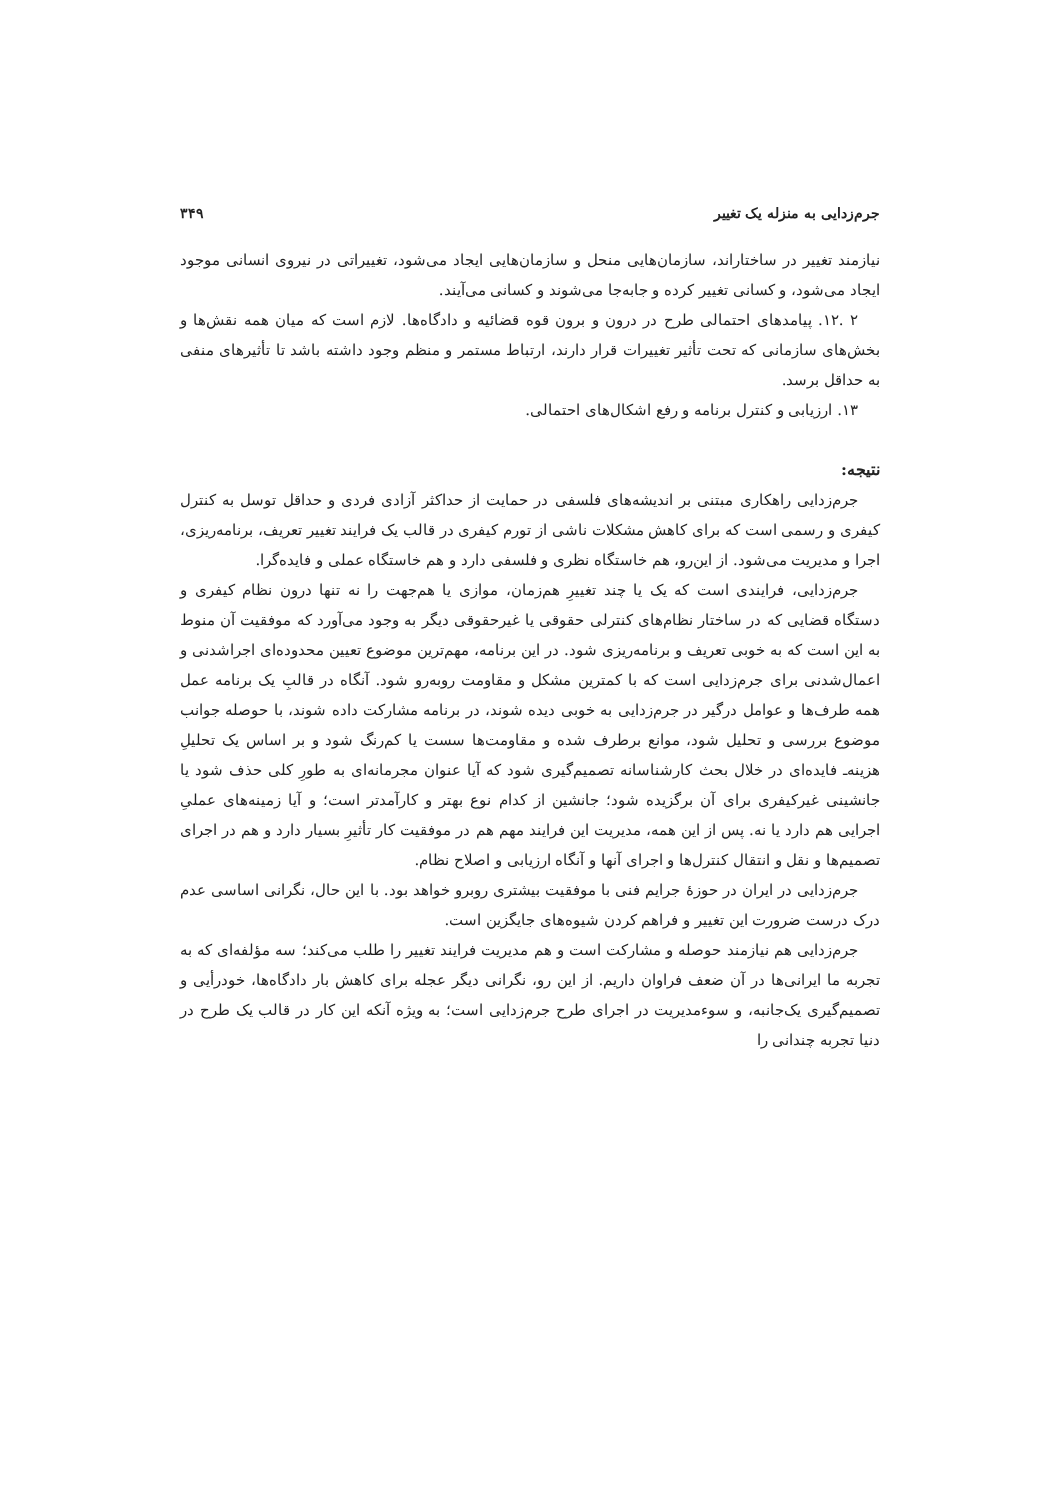جرم‌زدایی به منزله یک تغییر ۳۴۹
نیازمند تغییر در ساختاراند، سازمان‌هایی منحل و سازمان‌هایی ایجاد می‌شود، تغییراتی در نیروی انسانی موجود ایجاد می‌شود، و کسانی تغییر کرده و جابه‌جا می‌شوند و کسانی می‌آیند.
۲ .۱۲. پیامدهای احتمالی طرح در درون و برون قوه قضائیه و دادگاه‌ها. لازم است که میان همه نقش‌ها و بخش‌های سازمانی که تحت تأثیر تغییرات قرار دارند، ارتباط مستمر و منظم وجود داشته باشد تا تأثیرهای منفی به حداقل برسد.
۱۳. ارزیابی و کنترل برنامه و رفع اشکال‌های احتمالی.
نتیجه:
جرم‌زدایی راهکاری مبتنی بر اندیشه‌های فلسفی در حمایت از حداکثر آزادی فردی و حداقل توسل به کنترل کیفری و رسمی است که برای کاهش مشکلات ناشی از تورم کیفری در قالب یک فرایند تغییر تعریف، برنامه‌ریزی، اجرا و مدیریت می‌شود. از این‌رو، هم خاستگاه نظری و فلسفی دارد و هم خاستگاه عملی و فایده‌گرا.
جرم‌زدایی، فرایندی است که یک یا چند تغییرِ هم‌زمان، موازی یا هم‌جهت را نه تنها درون نظام کیفری و دستگاه قضایی که در ساختار نظام‌های کنترلی حقوقی یا غیرحقوقی دیگر به وجود می‌آورد که موفقیت آن منوط به این است که به خوبی تعریف و برنامه‌ریزی شود. در این برنامه، مهم‌ترین موضوع تعیین محدوده‌ای اجراشدنی و اعمال‌شدنی برای جرم‌زدایی است که با کمترین مشکل و مقاومت روبه‌رو شود. آنگاه در قالبِ یک برنامه عمل همه طرف‌ها و عوامل درگیر در جرم‌زدایی به خوبی دیده شوند، در برنامه مشارکت داده شوند، با حوصله جوانب موضوع بررسی و تحلیل شود، موانع برطرف شده و مقاومت‌ها سست یا کم‌رنگ شود و بر اساس یک تحلیلِ هزینه‌ـ فایده‌ای در خلال بحث کارشناسانه تصمیم‌گیری شود که آیا عنوان مجرمانه‌ای به طورِ کلی حذف شود یا جانشینی غیرکیفری برای آن برگزیده شود؛ جانشین از کدام نوع بهتر و کارآمدتر است؛ و آیا زمینه‌های عملیِ اجرایی هم دارد یا نه. پس از این همه، مدیریت این فرایند مهم هم در موفقیت کار تأثیرِ بسیار دارد و هم در اجرای تصمیم‌ها و نقل و انتقال کنترل‌ها و اجرای آنها و آنگاه ارزیابی و اصلاح نظام.
جرم‌زدایی در ایران در حوزهٔ جرایم فنی با موفقیت بیشتری روبرو خواهد بود. با این حال، نگرانی اساسی عدم درک درست ضرورت این تغییر و فراهم کردن شیوه‌های جایگزین است.
جرم‌زدایی هم نیازمند حوصله و مشارکت است و هم مدیریت فرایند تغییر را طلب می‌کند؛ سه مؤلفه‌ای که به تجربه ما ایرانی‌ها در آن ضعف فراوان داریم. از این رو، نگرانی دیگر عجله برای کاهش بار دادگاه‌ها، خودرأیی و تصمیم‌گیری یک‌جانبه، و سوءمدیریت در اجرای طرح جرم‌زدایی است؛ به ویژه آنکه این کار در قالب یک طرح در دنیا تجربه چندانی را